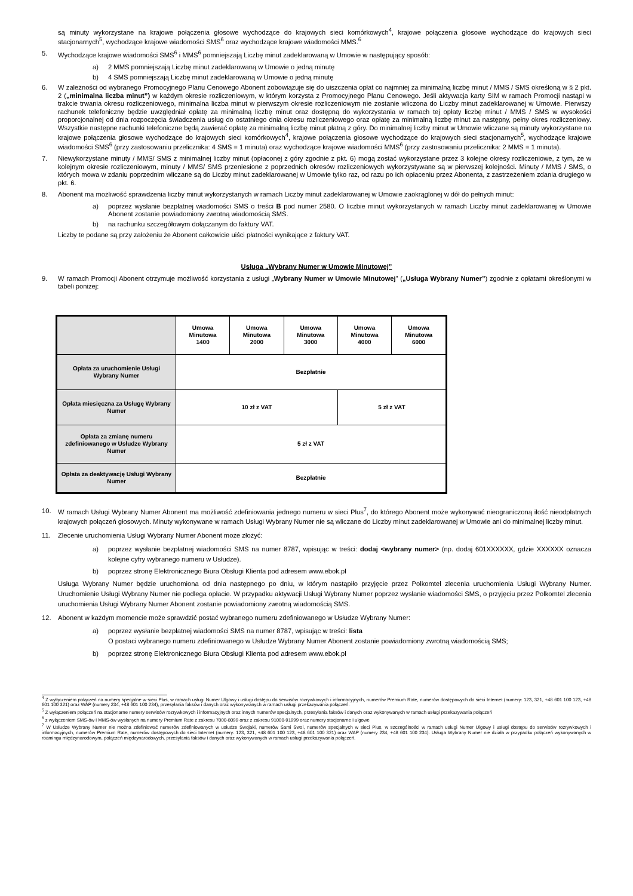są minuty wykorzystane na krajowe połączenia głosowe wychodzące do krajowych sieci komórkowych<sup>4</sup>, krajowe połączenia głosowe wychodzące do krajowych sieci stacjonarnych<sup>5</sup>, wychodzące krajowe wiadomości SMS<sup>6</sup> oraz wychodzące krajowe wiadomości MMS.<sup>6</sup>
5. Wychodzące krajowe wiadomości SMS<sup>6</sup> i MMS<sup>6</sup> pomniejszają Liczbę minut zadeklarowaną w Umowie w następujący sposób:
a) 2 MMS pomniejszają Liczbę minut zadeklarowaną w Umowie o jedną minutę
b) 4 SMS pomniejszają Liczbę minut zadeklarowaną w Umowie o jedną minutę
6. W zależności od wybranego Promocyjnego Planu Cenowego Abonent zobowiązuje się do uiszczenia opłat co najmniej za minimalną liczbę minut / MMS / SMS określoną w § 2 pkt. 2 („minimalna liczba minut”) w każdym okresie rozliczeniowym, w którym korzysta z Promocyjnego Planu Cenowego. Jeśli aktywacja karty SIM w ramach Promocji nastąpi w trakcie trwania okresu rozliczeniowego, minimalna liczba minut w pierwszym okresie rozliczeniowym nie zostanie wliczona do Liczby minut zadeklarowanej w Umowie. Pierwszy rachunek telefoniczny będzie uwzględniał opłatę za minimalną liczbę minut oraz dostępną do wykorzystania w ramach tej opłaty liczbę minut / MMS / SMS w wysokości proporcjonalnej od dnia rozpoczęcia świadczenia usług do ostatniego dnia okresu rozliczeniowego oraz opłatę za minimalną liczbę minut za następny, pełny okres rozliczeniowy. Wszystkie następne rachunki telefoniczne będą zawierać opłatę za minimalną liczbę minut płatną z góry. Do minimalnej liczby minut w Umowie wliczane są minuty wykorzystane na krajowe połączenia głosowe wychodzące do krajowych sieci komórkowych<sup>4</sup>, krajowe połączenia głosowe wychodzące do krajowych sieci stacjonarnych<sup>5</sup>, wychodzące krajowe wiadomości SMS<sup>6</sup> (przy zastosowaniu przelicznika: 4 SMS = 1 minuta) oraz wychodzące krajowe wiadomości MMS<sup>6</sup> (przy zastosowaniu przelicznika: 2 MMS = 1 minuta).
7. Niewykorzystane minuty / MMS/ SMS z minimalnej liczby minut (opłaconej z góry zgodnie z pkt. 6) mogą zostać wykorzystane przez 3 kolejne okresy rozliczeniowe, z tym, że w kolejnym okresie rozliczeniowym, minuty / MMS/ SMS przeniesione z poprzednich okresów rozliczeniowych wykorzystywane są w pierwszej kolejności. Minuty / MMS / SMS, o których mowa w zdaniu poprzednim wliczane są do Liczby minut zadeklarowanej w Umowie tylko raz, od razu po ich opłaceniu przez Abonenta, z zastrzeżeniem zdania drugiego w pkt. 6.
8. Abonent ma możliwość sprawdzenia liczby minut wykorzystanych w ramach Liczby minut zadeklarowanej w Umowie zaokrąglonej w dół do pełnych minut:
a) poprzez wysłanie bezpłatnej wiadomości SMS o treści B pod numer 2580. O liczbie minut wykorzystanych w ramach Liczby minut zadeklarowanej w Umowie Abonent zostanie powiadomiony zwrotną wiadomością SMS.
b) na rachunku szczegółowym dołączanym do faktury VAT.
Liczby te podane są przy założeniu że Abonent całkowicie uiści płatności wynikające z faktury VAT.
Usługa „Wybrany Numer w Umowie Minutowej”
9. W ramach Promocji Abonent otrzymuje możliwość korzystania z usługi „Wybrany Numer w Umowie Minutowej” („Usługa Wybrany Numer”) zgodnie z opłatami określonymi w tabeli poniżej:
| | Umowa Minutowa 1400 | Umowa Minutowa 2000 | Umowa Minutowa 3000 | Umowa Minutowa 4000 | Umowa Minutowa 6000 |
| --- | --- | --- | --- | --- | --- |
| Opłata za uruchomienie Usługi Wybrany Numer | Bezpłatnie | | | | |
| Opłata miesięczna za Usługę Wybrany Numer | 10 zł z VAT | | | 5 zł z VAT | |
| Opłata za zmianę numeru zdefiniowanego w Usłudze Wybrany Numer | 5 zł z VAT | | | | |
| Opłata za deaktywację Usługi Wybrany Numer | Bezpłatnie | | | | |
10. W ramach Usługi Wybrany Numer Abonent ma możliwość zdefiniowania jednego numeru w sieci Plus<sup>7</sup>, do którego Abonent może wykonywać nieograniczoną ilość nieodpłatnych krajowych połączeń głosowych. Minuty wykonywane w ramach Usługi Wybrany Numer nie są wliczane do Liczby minut zadeklarowanej w Umowie ani do minimalnej liczby minut.
11. Zlecenie uruchomienia Usługi Wybrany Numer Abonent może złożyć:
a) poprzez wysłanie bezpłatnej wiadomości SMS na numer 8787, wpisując w treści: dodaj <wybrany numer> (np. dodaj 601XXXXXX, gdzie XXXXXX oznacza kolejne cyfry wybranego numeru w Usłudze).
b) poprzez stronę Elektronicznego Biura Obsługi Klienta pod adresem www.ebok.pl
Usługa Wybrany Numer będzie uruchomiona od dnia następnego po dniu, w którym nastąpiło przyjęcie przez Polkomtel zlecenia uruchomienia Usługi Wybrany Numer. Uruchomienie Usługi Wybrany Numer nie podlega opłacie. W przypadku aktywacji Usługi Wybrany Numer poprzez wysłanie wiadomości SMS, o przyjęciu przez Polkomtel zlecenia uruchomienia Usługi Wybrany Numer Abonent zostanie powiadomiony zwrotną wiadomością SMS.
12. Abonent w każdym momencie może sprawdzić postać wybranego numeru zdefiniowanego w Usłudze Wybrany Numer:
a) poprzez wysłanie bezpłatnej wiadomości SMS na numer 8787, wpisując w treści: lista
O postaci wybranego numeru zdefiniowanego w Usłudze Wybrany Numer Abonent zostanie powiadomiony zwrotną wiadomością SMS;
b) poprzez stronę Elektronicznego Biura Obsługi Klienta pod adresem www.ebok.pl
<sup>4</sup> Z wyłączeniem połączeń na numery specjalne w sieci Plus, w ramach usługi Numer Ulgowy i usługi dostępu do serwisów rozrywkowych i informacyjnych, numerów Premium Rate, numerów dostępowych do sieci Internet (numery: 123, 321, +48 601 100 123, +48 601 100 321) oraz WAP (numery 234, +48 601 100 234), przesyłania faksów i danych oraz wykonywanych w ramach usługi przekazywania połączeń.
<sup>5</sup> Z wyłączeniem połączeń na stacjonarne numery serwisów rozrywkowych i informacyjnych oraz innych numerów specjalnych, przesyłania faksów i danych oraz wykonywanych w ramach usługi przekazywania połączeń
<sup>6</sup> z wyłączeniem SMS-ów i MMS-ów wysłanych na numery Premium Rate z zakresu 7000-8099 oraz z zakresu 91000-91999 oraz numery stacjonarne i ulgowe
<sup>7</sup> W Usłudze Wybrany Numer nie można zdefiniować numerów zdefiniowanych w usłudze Swojaki, numerów Sami Swoi, numerów specjalnych w sieci Plus, w szczególności w ramach usługi Numer Ulgowy i usługi dostępu do serwisów rozrywkowych i informacyjnych, numerów Premium Rate, numerów dostępowych do sieci Internet (numery: 123, 321, +48 601 100 123, +48 601 100 321) oraz WAP (numery 234, +48 601 100 234). Usługa Wybrany Numer nie działa w przypadku połączeń wykonywanych w roamingu międzynarodowym, połączeń międzynarodowych, przesyłania faksów i danych oraz wykonywanych w ramach usługi przekazywania połączeń.